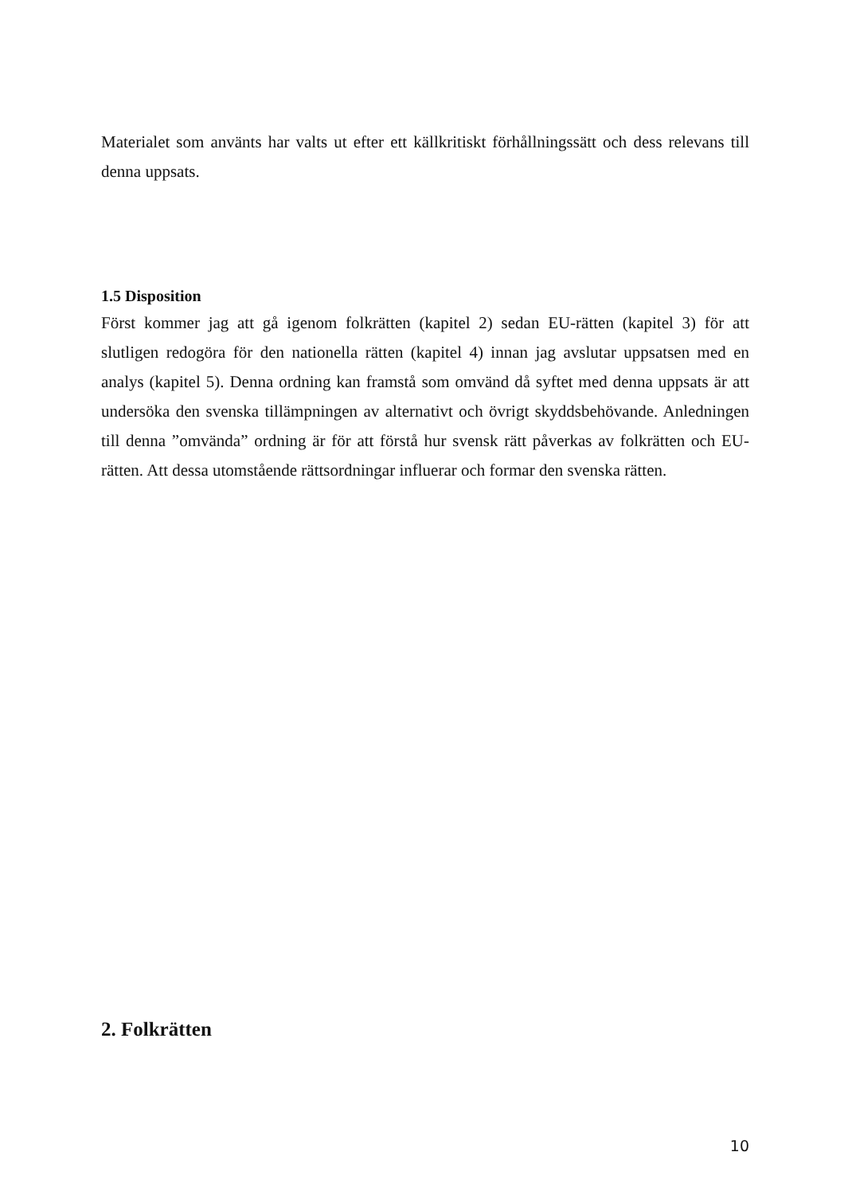Materialet som använts har valts ut efter ett källkritiskt förhållningssätt och dess relevans till denna uppsats.
1.5 Disposition
Först kommer jag att gå igenom folkrätten (kapitel 2) sedan EU-rätten (kapitel 3) för att slutligen redogöra för den nationella rätten (kapitel 4) innan jag avslutar uppsatsen med en analys (kapitel 5). Denna ordning kan framstå som omvänd då syftet med denna uppsats är att undersöka den svenska tillämpningen av alternativt och övrigt skyddsbehövande. Anledningen till denna ”omvända” ordning är för att förstå hur svensk rätt påverkas av folkrätten och EU-rätten. Att dessa utomstående rättsordningar influerar och formar den svenska rätten.
2. Folkrätten
10